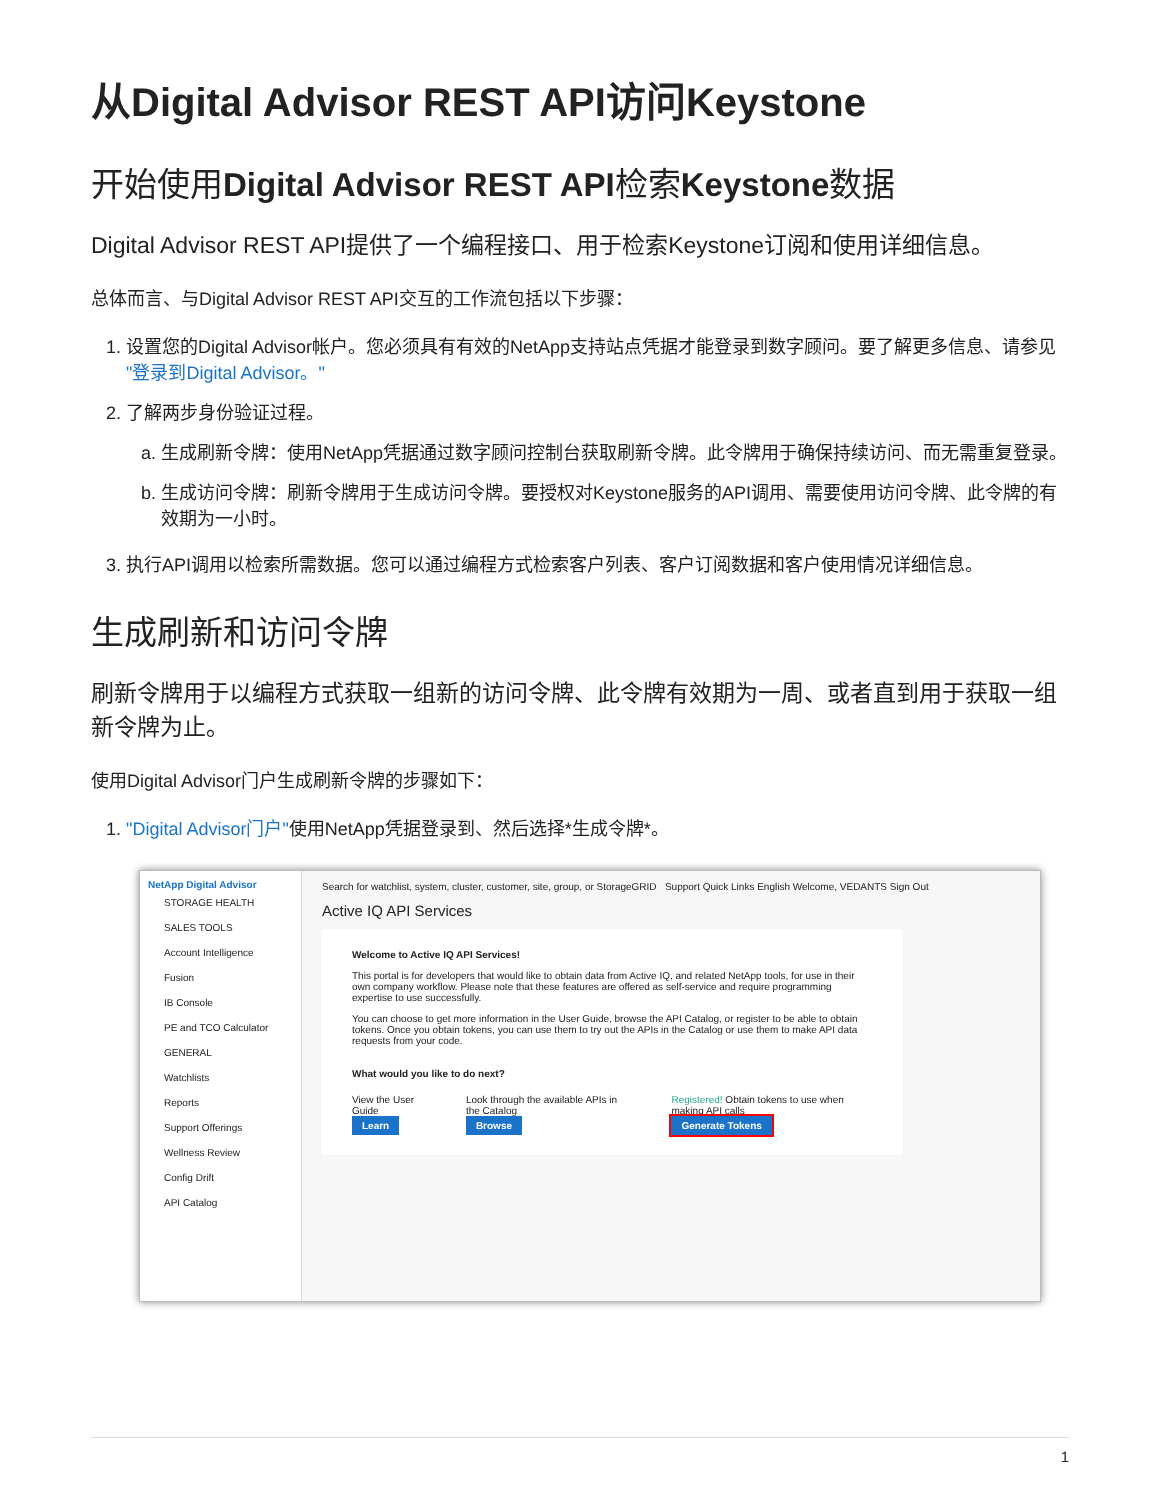从Digital Advisor REST API访问Keystone
开始使用Digital Advisor REST API检索Keystone数据
Digital Advisor REST API提供了一个编程接口、用于检索Keystone订阅和使用详细信息。
总体而言、与Digital Advisor REST API交互的工作流包括以下步骤：
1. 设置您的Digital Advisor帐户。您必须具有有效的NetApp支持站点凭据才能登录到数字顾问。要了解更多信息、请参见 "登录到Digital Advisor。"
2. 了解两步身份验证过程。
a. 生成刷新令牌：使用NetApp凭据通过数字顾问控制台获取刷新令牌。此令牌用于确保持续访问、而无需重复登录。
b. 生成访问令牌：刷新令牌用于生成访问令牌。要授权对Keystone服务的API调用、需要使用访问令牌、此令牌的有效期为一小时。
3. 执行API调用以检索所需数据。您可以通过编程方式检索客户列表、客户订阅数据和客户使用情况详细信息。
生成刷新和访问令牌
刷新令牌用于以编程方式获取一组新的访问令牌、此令牌有效期为一周、或者直到用于获取一组新令牌为止。
使用Digital Advisor门户生成刷新令牌的步骤如下：
1. "Digital Advisor门户"使用NetApp凭据登录到、然后选择*生成令牌*。
NetApp Digital Advisor
STORAGE HEALTH
SALES TOOLS
Account Intelligence
Fusion
IB Console
PE and TCO Calculator
GENERAL
Watchlists
Reports
Support Offerings
Wellness Review
Config Drift
API Catalog
Search for watchlist, system, cluster, customer, site, group, or StorageGRID Support Quick Links English Welcome, VEDANTS Sign Out
Active IQ API Services
Welcome to Active IQ API Services!
This portal is for developers that would like to obtain data from Active IQ, and related NetApp tools, for use in their own company workflow. Please note that these features are offered as self-service and require programming expertise to use successfully.
You can choose to get more information in the User Guide, browse the API Catalog, or register to be able to obtain tokens. Once you obtain tokens, you can use them to try out the APIs in the Catalog or use them to make API data requests from your code.
What would you like to do next?
View the User Guide
Learn
Look through the available APIs in the Catalog
Browse
Registered! Obtain tokens to use when making API calls
Generate Tokens
1